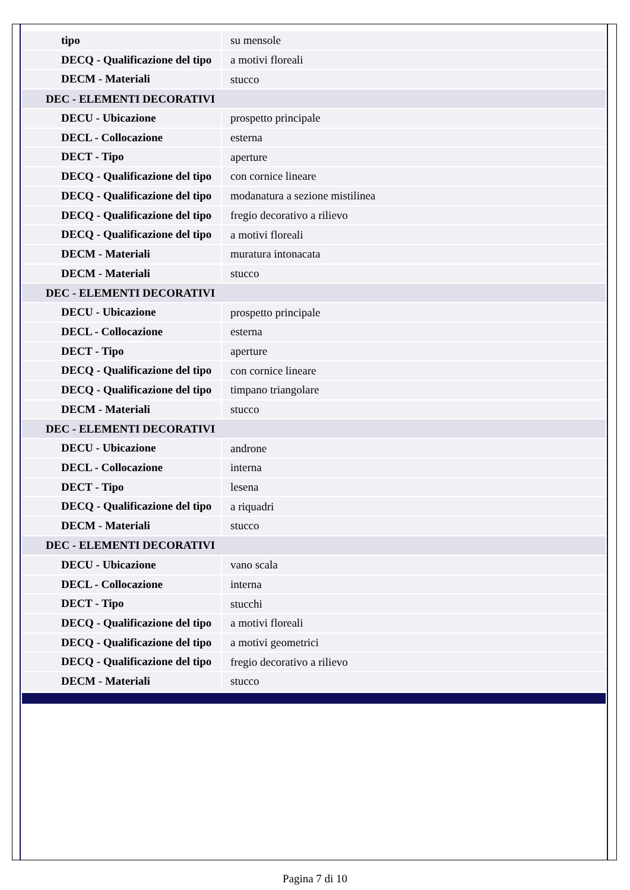| tipo | su mensole |
| DECQ - Qualificazione del tipo | a motivi floreali |
| DECM - Materiali | stucco |
| DEC - ELEMENTI DECORATIVI | |
| DECU - Ubicazione | prospetto principale |
| DECL - Collocazione | esterna |
| DECT - Tipo | aperture |
| DECQ - Qualificazione del tipo | con cornice lineare |
| DECQ - Qualificazione del tipo | modanatura a sezione mistilinea |
| DECQ - Qualificazione del tipo | fregio decorativo a rilievo |
| DECQ - Qualificazione del tipo | a motivi floreali |
| DECM - Materiali | muratura intonacata |
| DECM - Materiali | stucco |
| DEC - ELEMENTI DECORATIVI | |
| DECU - Ubicazione | prospetto principale |
| DECL - Collocazione | esterna |
| DECT - Tipo | aperture |
| DECQ - Qualificazione del tipo | con cornice lineare |
| DECQ - Qualificazione del tipo | timpano triangolare |
| DECM - Materiali | stucco |
| DEC - ELEMENTI DECORATIVI | |
| DECU - Ubicazione | androne |
| DECL - Collocazione | interna |
| DECT - Tipo | lesena |
| DECQ - Qualificazione del tipo | a riquadri |
| DECM - Materiali | stucco |
| DEC - ELEMENTI DECORATIVI | |
| DECU - Ubicazione | vano scala |
| DECL - Collocazione | interna |
| DECT - Tipo | stucchi |
| DECQ - Qualificazione del tipo | a motivi floreali |
| DECQ - Qualificazione del tipo | a motivi geometrici |
| DECQ - Qualificazione del tipo | fregio decorativo a rilievo |
| DECM - Materiali | stucco |
Pagina 7 di 10